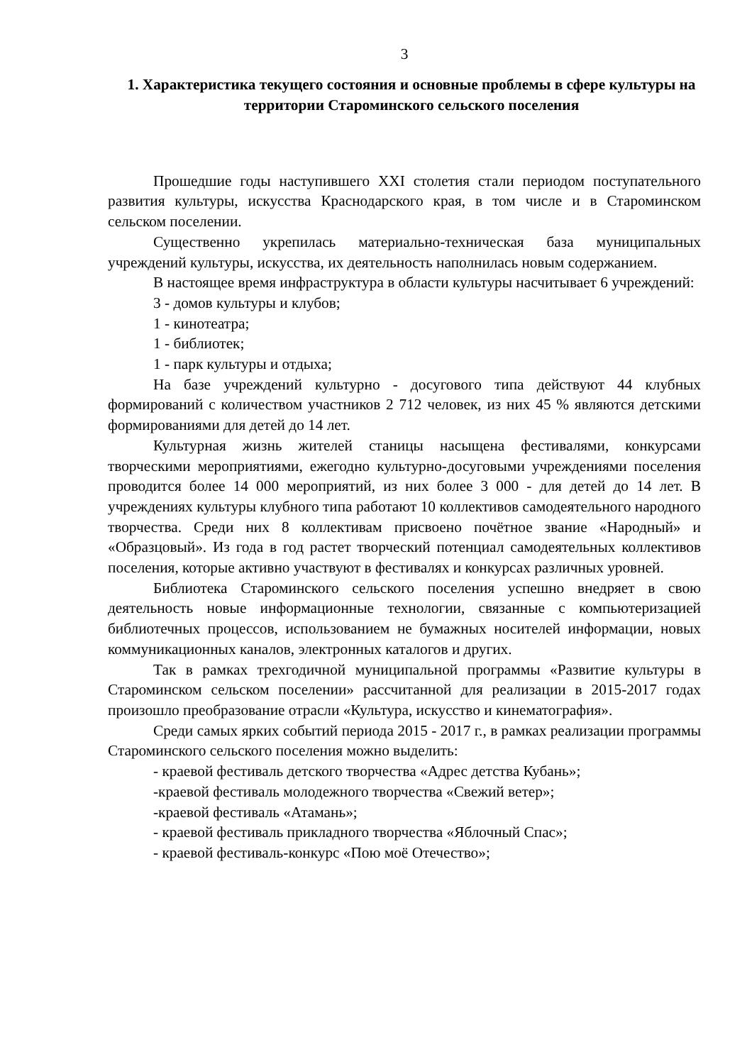3
1. Характеристика текущего состояния и основные проблемы в сфере культуры на территории Староминского сельского поселения
Прошедшие годы наступившего XXI столетия стали периодом поступательного развития культуры, искусства Краснодарского края, в том числе и в Староминском сельском поселении.
Существенно укрепилась материально-техническая база муниципальных учреждений культуры, искусства, их деятельность наполнилась новым содержанием.
В настоящее время инфраструктура в области культуры насчитывает 6 учреждений:
3 - домов культуры и клубов;
1 - кинотеатра;
1 - библиотек;
1 - парк культуры и отдыха;
На базе учреждений культурно - досугового типа действуют 44 клубных формирований с количеством участников 2 712 человек, из них 45 % являются детскими формированиями для детей до 14 лет.
Культурная жизнь жителей станицы насыщена фестивалями, конкурсами творческими мероприятиями, ежегодно культурно-досуговыми учреждениями поселения проводится более 14 000 мероприятий, из них более 3 000 - для детей до 14 лет. В учреждениях культуры клубного типа работают 10 коллективов самодеятельного народного творчества. Среди них 8 коллективам присвоено почётное звание «Народный» и «Образцовый». Из года в год растет творческий потенциал самодеятельных коллективов поселения, которые активно участвуют в фестивалях и конкурсах различных уровней.
Библиотека Староминского сельского поселения успешно внедряет в свою деятельность новые информационные технологии, связанные с компьютеризацией библиотечных процессов, использованием не бумажных носителей информации, новых коммуникационных каналов, электронных каталогов и других.
Так в рамках трехгодичной муниципальной программы «Развитие культуры в Староминском сельском поселении» рассчитанной для реализации в 2015-2017 годах произошло преобразование отрасли «Культура, искусство и кинематография».
Среди самых ярких событий периода 2015 - 2017 г., в рамках реализации программы Староминского сельского поселения можно выделить:
- краевой фестиваль детского творчества «Адрес детства Кубань»;
-краевой фестиваль молодежного творчества «Свежий ветер»;
-краевой фестиваль «Атамань»;
- краевой фестиваль прикладного творчества «Яблочный Спас»;
- краевой фестиваль-конкурс «Пою моё Отечество»;